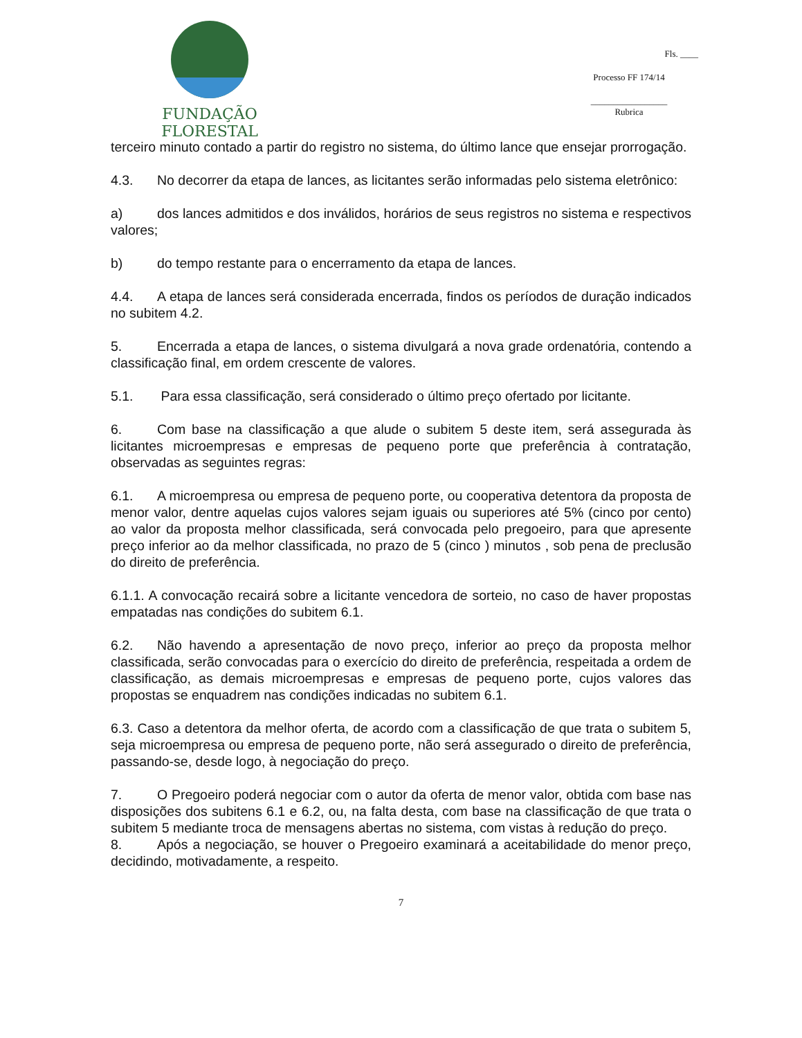FUNDAÇÃO FLORESTAL
Fls. ____
Processo FF 174/14
_________________
Rubrica
terceiro minuto contado a partir do registro no sistema, do último lance que ensejar prorrogação.
4.3. No decorrer da etapa de lances, as licitantes serão informadas pelo sistema eletrônico:
a) dos lances admitidos e dos inválidos, horários de seus registros no sistema e respectivos valores;
b) do tempo restante para o encerramento da etapa de lances.
4.4. A etapa de lances será considerada encerrada, findos os períodos de duração indicados no subitem 4.2.
5. Encerrada a etapa de lances, o sistema divulgará a nova grade ordenatória, contendo a classificação final, em ordem crescente de valores.
5.1. Para essa classificação, será considerado o último preço ofertado por licitante.
6. Com base na classificação a que alude o subitem 5 deste item, será assegurada às licitantes microempresas e empresas de pequeno porte que preferência à contratação, observadas as seguintes regras:
6.1. A microempresa ou empresa de pequeno porte, ou cooperativa detentora da proposta de menor valor, dentre aquelas cujos valores sejam iguais ou superiores até 5% (cinco por cento) ao valor da proposta melhor classificada, será convocada pelo pregoeiro, para que apresente preço inferior ao da melhor classificada, no prazo de 5 (cinco ) minutos , sob pena de preclusão do direito de preferência.
6.1.1. A convocação recairá sobre a licitante vencedora de sorteio, no caso de haver propostas empatadas nas condições do subitem 6.1.
6.2. Não havendo a apresentação de novo preço, inferior ao preço da proposta melhor classificada, serão convocadas para o exercício do direito de preferência, respeitada a ordem de classificação, as demais microempresas e empresas de pequeno porte, cujos valores das propostas se enquadrem nas condições indicadas no subitem 6.1.
6.3. Caso a detentora da melhor oferta, de acordo com a classificação de que trata o subitem 5, seja microempresa ou empresa de pequeno porte, não será assegurado o direito de preferência, passando-se, desde logo, à negociação do preço.
7. O Pregoeiro poderá negociar com o autor da oferta de menor valor, obtida com base nas disposições dos subitens 6.1 e 6.2, ou, na falta desta, com base na classificação de que trata o subitem 5 mediante troca de mensagens abertas no sistema, com vistas à redução do preço.
8. Após a negociação, se houver o Pregoeiro examinará a aceitabilidade do menor preço, decidindo, motivadamente, a respeito.
7